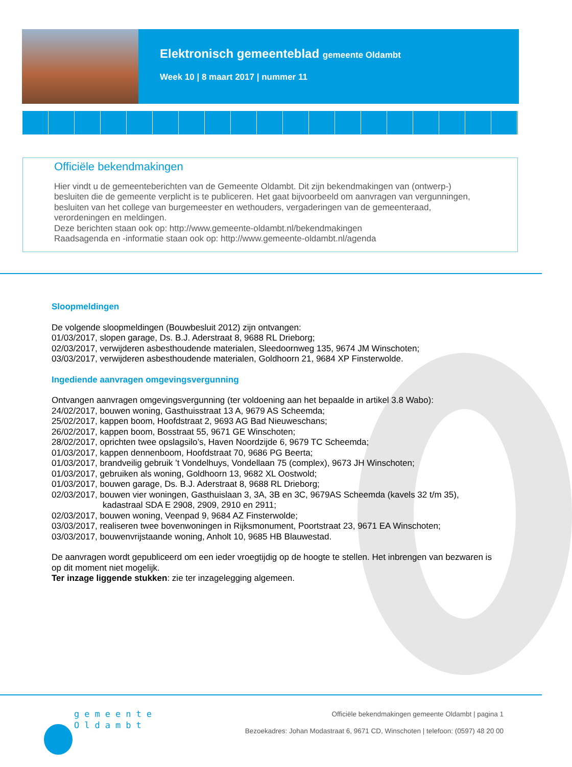Elektronisch gemeenteblad gemeente Oldambt
Week 10 | 8 maart 2017 | nummer 11
Officiële bekendmakingen
Hier vindt u de gemeenteberichten van de Gemeente Oldambt. Dit zijn bekendmakingen van (ontwerp-) besluiten die de gemeente verplicht is te publiceren. Het gaat bijvoorbeeld om aanvragen van vergunningen, besluiten van het college van burgemeester en wethouders, vergaderingen van de gemeenteraad, verordeningen en meldingen.
Deze berichten staan ook op: http://www.gemeente-oldambt.nl/bekendmakingen
Raadsagenda en -informatie staan ook op: http://www.gemeente-oldambt.nl/agenda
Sloopmeldingen
De volgende sloopmeldingen (Bouwbesluit 2012) zijn ontvangen:
01/03/2017, slopen garage, Ds. B.J. Aderstraat 8, 9688 RL Drieborg;
02/03/2017, verwijderen asbesthoudende materialen, Sleedoornweg 135, 9674 JM Winschoten;
03/03/2017, verwijderen asbesthoudende materialen, Goldhoorn 21, 9684 XP Finsterwolde.
Ingediende aanvragen omgevingsvergunning
Ontvangen aanvragen omgevingsvergunning (ter voldoening aan het bepaalde in artikel 3.8 Wabo):
24/02/2017, bouwen woning, Gasthuisstraat 13 A, 9679 AS Scheemda;
25/02/2017, kappen boom, Hoofdstraat 2, 9693 AG Bad Nieuweschans;
26/02/2017, kappen boom, Bosstraat 55, 9671 GE Winschoten;
28/02/2017, oprichten twee opslagsilo’s, Haven Noordzijde 6, 9679 TC Scheemda;
01/03/2017, kappen dennenboom, Hoofdstraat 70, 9686 PG Beerta;
01/03/2017, brandveilig gebruik ’t Vondelhuys, Vondellaan 75 (complex), 9673 JH Winschoten;
01/03/2017, gebruiken als woning, Goldhoorn 13, 9682 XL Oostwold;
01/03/2017, bouwen garage, Ds. B.J. Aderstraat 8, 9688 RL Drieborg;
02/03/2017, bouwen vier woningen, Gasthuislaan 3, 3A, 3B en 3C, 9679AS Scheemda (kavels 32 t/m 35),
kadastraal SDA E 2908, 2909, 2910 en 2911;
02/03/2017, bouwen woning, Veenpad 9, 9684 AZ Finsterwolde;
03/03/2017, realiseren twee bovenwoningen in Rijksmonument, Poortstraat 23, 9671 EA Winschoten;
03/03/2017, bouwenvrijstaande woning, Anholt 10, 9685 HB Blauwestad.
De aanvragen wordt gepubliceerd om een ieder vroegtijdig op de hoogte te stellen. Het inbrengen van bezwaren is op dit moment niet mogelijk.
Ter inzage liggende stukken: zie ter inzagelegging algemeen.
gemeente
Oldambt
Officiële bekendmakingen gemeente Oldambt | pagina 1
Bezoekadres: Johan Modastraat 6, 9671 CD, Winschoten | telefoon: (0597) 48 20 00